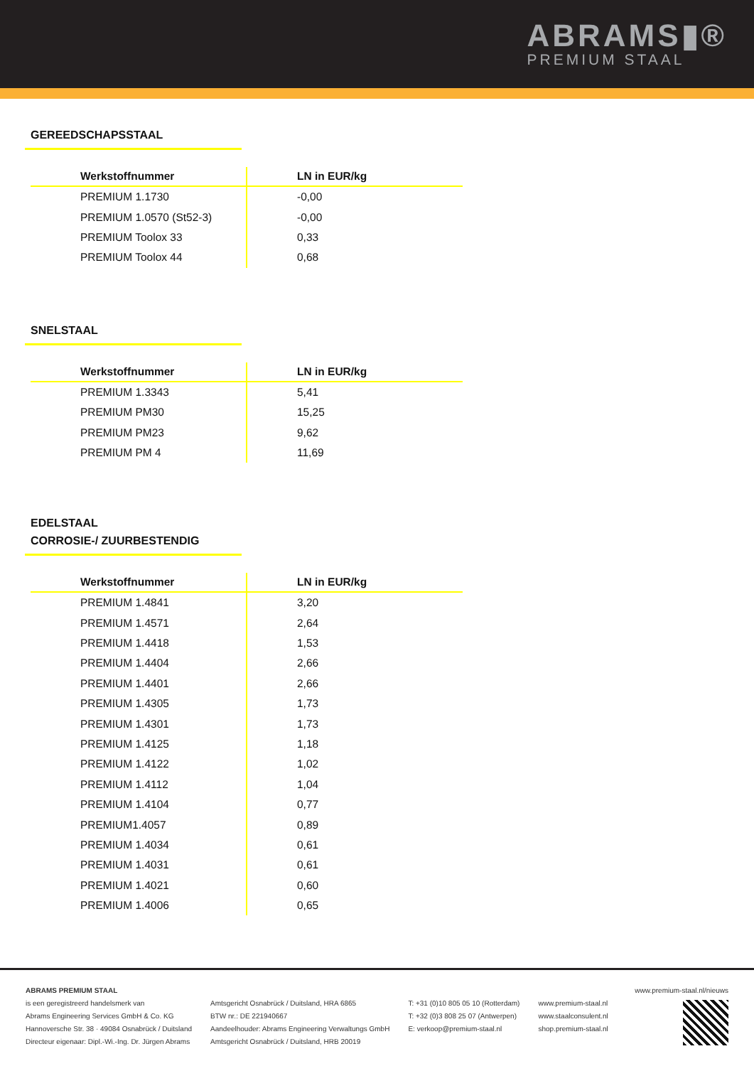ABRAMS▮®
PREMIUM STAAL
GEREEDSCHAPSSTAAL
| Werkstoffnummer | LN in EUR/kg |
| --- | --- |
| PREMIUM 1.1730 | -0,00 |
| PREMIUM 1.0570 (St52-3) | -0,00 |
| PREMIUM Toolox 33 | 0,33 |
| PREMIUM Toolox 44 | 0,68 |
SNELSTAAL
| Werkstoffnummer | LN in EUR/kg |
| --- | --- |
| PREMIUM 1.3343 | 5,41 |
| PREMIUM PM30 | 15,25 |
| PREMIUM PM23 | 9,62 |
| PREMIUM PM 4 | 11,69 |
EDELSTAAL
CORROSIE-/ ZUURBESTENDIG
| Werkstoffnummer | LN in EUR/kg |
| --- | --- |
| PREMIUM 1.4841 | 3,20 |
| PREMIUM 1.4571 | 2,64 |
| PREMIUM 1.4418 | 1,53 |
| PREMIUM 1.4404 | 2,66 |
| PREMIUM 1.4401 | 2,66 |
| PREMIUM 1.4305 | 1,73 |
| PREMIUM 1.4301 | 1,73 |
| PREMIUM 1.4125 | 1,18 |
| PREMIUM 1.4122 | 1,02 |
| PREMIUM 1.4112 | 1,04 |
| PREMIUM 1.4104 | 0,77 |
| PREMIUM1.4057 | 0,89 |
| PREMIUM 1.4034 | 0,61 |
| PREMIUM 1.4031 | 0,61 |
| PREMIUM 1.4021 | 0,60 |
| PREMIUM 1.4006 | 0,65 |
ABRAMS PREMIUM STAAL
is een geregistreerd handelsmerk van
Abrams Engineering Services GmbH & Co. KG
Hannoversche Str. 38 · 49084 Osnabrück / Duitsland
Directeur eigenaar: Dipl.-Wi.-Ing. Dr. Jürgen Abrams
Amtsgericht Osnabrück / Duitsland, HRA 6865
BTW nr.: DE 221940667
Aandeelhouder: Abrams Engineering Verwaltungs GmbH
Amtsgericht Osnabrück / Duitsland, HRB 20019
T: +31 (0)10 805 05 10 (Rotterdam)
T: +32 (0)3 808 25 07 (Antwerpen)
E: verkoop@premium-staal.nl
www.premium-staal.nl
www.staalconsulent.nl
shop.premium-staal.nl
www.premium-staal.nl/nieuws